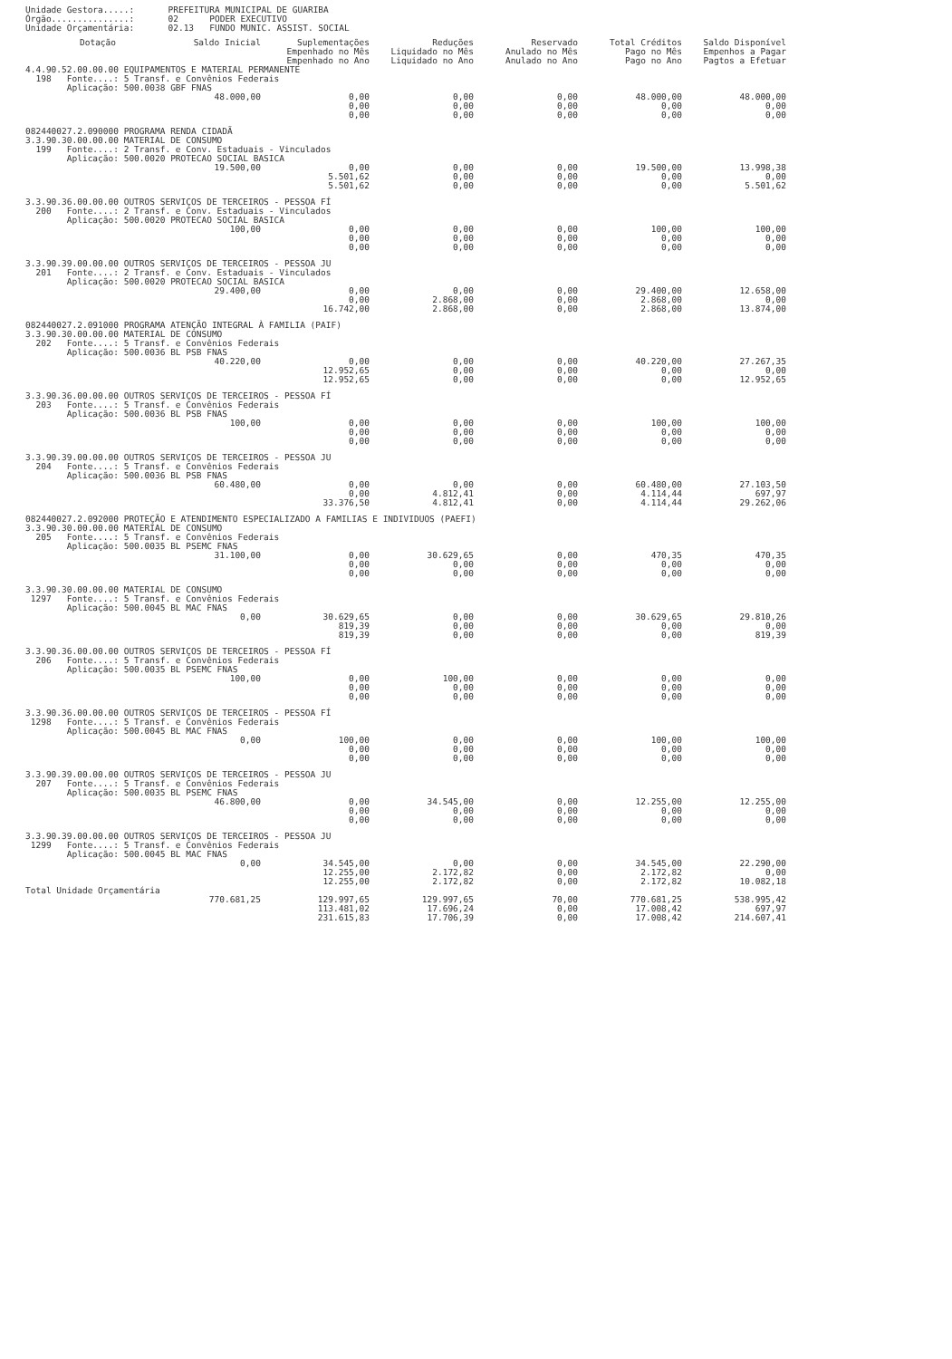| Unidade Gestora.....: | PREFEITURA MUNICIPAL DE GUARIBA |
| Órgão...............: | 02 PODER EXECUTIVO |
| Unidade Orçamentária: | 02.13 FUNDO MUNIC. ASSIST. SOCIAL |
| Dotação | Saldo Inicial | Suplementações Empenhado no Mês Empenhado no Ano | Reduções Liquidado no Mês Liquidado no Ano | Reservado Anulado no Mês Anulado no Ano | Total Créditos Pago no Mês Pago no Ano | Saldo Disponível Empenhos a Pagar Pagtos a Efetuar |
| --- | --- | --- | --- | --- | --- | --- |
| 4.4.90.52.00.00.00 EQUIPAMENTOS E MATERIAL PERMANENTE 198 Fonte....: 5 Transf. e Convênios Federais Aplicação: 500.0038 GBF FNAS | | | | | | |
| | 48.000,00 | 0,00 0,00 0,00 | 0,00 0,00 0,00 | 0,00 0,00 0,00 | 48.000,00 0,00 0,00 | 48.000,00 0,00 0,00 |
| 082440027.2.090000 PROGRAMA RENDA CIDADÃ 3.3.90.30.00.00.00 MATERIAL DE CONSUMO 199 Fonte....: 2 Transf. e Conv. Estaduais - Vinculados Aplicação: 500.0020 PROTECAO SOCIAL BASICA | | | | | | |
| | 19.500,00 | 0,00 5.501,62 5.501,62 | 0,00 0,00 0,00 | 0,00 0,00 0,00 | 19.500,00 0,00 0,00 | 13.998,38 0,00 5.501,62 |
| 3.3.90.36.00.00.00 OUTROS SERVIÇOS DE TERCEIROS - PESSOA FÍ 200 Fonte....: 2 Transf. e Conv. Estaduais - Vinculados Aplicação: 500.0020 PROTECAO SOCIAL BASICA | | | | | | |
| | 100,00 | 0,00 0,00 0,00 | 0,00 0,00 0,00 | 0,00 0,00 0,00 | 100,00 0,00 0,00 | 100,00 0,00 0,00 |
| 3.3.90.39.00.00.00 OUTROS SERVIÇOS DE TERCEIROS - PESSOA JU 201 Fonte....: 2 Transf. e Conv. Estaduais - Vinculados Aplicação: 500.0020 PROTECAO SOCIAL BASICA | | | | | | |
| | 29.400,00 | 0,00 0,00 16.742,00 | 0,00 2.868,00 2.868,00 | 0,00 0,00 0,00 | 29.400,00 2.868,00 2.868,00 | 12.658,00 0,00 13.874,00 |
| 082440027.2.091000 PROGRAMA ATENÇÃO INTEGRAL À FAMILIA (PAIF) 3.3.90.30.00.00.00 MATERIAL DE CONSUMO 202 Fonte....: 5 Transf. e Convênios Federais Aplicação: 500.0036 BL PSB FNAS | | | | | | |
| | 40.220,00 | 0,00 12.952,65 12.952,65 | 0,00 0,00 0,00 | 0,00 0,00 0,00 | 40.220,00 0,00 0,00 | 27.267,35 0,00 12.952,65 |
| 3.3.90.36.00.00.00 OUTROS SERVIÇOS DE TERCEIROS - PESSOA FÍ 203 Fonte....: 5 Transf. e Convênios Federais Aplicação: 500.0036 BL PSB FNAS | | | | | | |
| | 100,00 | 0,00 0,00 0,00 | 0,00 0,00 0,00 | 0,00 0,00 0,00 | 100,00 0,00 0,00 | 100,00 0,00 0,00 |
| 3.3.90.39.00.00.00 OUTROS SERVIÇOS DE TERCEIROS - PESSOA JU 204 Fonte....: 5 Transf. e Convênios Federais Aplicação: 500.0036 BL PSB FNAS | | | | | | |
| | 60.480,00 | 0,00 0,00 33.376,50 | 0,00 4.812,41 4.812,41 | 0,00 0,00 0,00 | 60.480,00 4.114,44 4.114,44 | 27.103,50 697,97 29.262,06 |
| 082440027.2.092000 PROTEÇÃO E ATENDIMENTO ESPECIALIZADO A FAMILIAS E INDIVIDUOS (PAEFI) 3.3.90.30.00.00.00 MATERIAL DE CONSUMO 205 Fonte....: 5 Transf. e Convênios Federais Aplicação: 500.0035 BL PSEMC FNAS | | | | | | |
| | 31.100,00 | 0,00 0,00 0,00 | 30.629,65 0,00 0,00 | 0,00 0,00 0,00 | 470,35 0,00 0,00 | 470,35 0,00 0,00 |
| 3.3.90.30.00.00.00 MATERIAL DE CONSUMO 1297 Fonte....: 5 Transf. e Convênios Federais Aplicação: 500.0045 BL MAC FNAS | | | | | | |
| | 0,00 | 30.629,65 819,39 819,39 | 0,00 0,00 0,00 | 0,00 0,00 0,00 | 30.629,65 0,00 0,00 | 29.810,26 0,00 819,39 |
| 3.3.90.36.00.00.00 OUTROS SERVIÇOS DE TERCEIROS - PESSOA FÍ 206 Fonte....: 5 Transf. e Convênios Federais Aplicação: 500.0035 BL PSEMC FNAS | | | | | | |
| | 100,00 | 0,00 0,00 0,00 | 100,00 0,00 0,00 | 0,00 0,00 0,00 | 0,00 0,00 0,00 | 0,00 0,00 0,00 |
| 3.3.90.36.00.00.00 OUTROS SERVIÇOS DE TERCEIROS - PESSOA FÍ 1298 Fonte....: 5 Transf. e Convênios Federais Aplicação: 500.0045 BL MAC FNAS | | | | | | |
| | 0,00 | 100,00 0,00 0,00 | 0,00 0,00 0,00 | 0,00 0,00 0,00 | 100,00 0,00 0,00 | 100,00 0,00 0,00 |
| 3.3.90.39.00.00.00 OUTROS SERVIÇOS DE TERCEIROS - PESSOA JU 207 Fonte....: 5 Transf. e Convênios Federais Aplicação: 500.0035 BL PSEMC FNAS | | | | | | |
| | 46.800,00 | 0,00 0,00 0,00 | 34.545,00 0,00 0,00 | 0,00 0,00 0,00 | 12.255,00 0,00 0,00 | 12.255,00 0,00 0,00 |
| 3.3.90.39.00.00.00 OUTROS SERVIÇOS DE TERCEIROS - PESSOA JU 1299 Fonte....: 5 Transf. e Convênios Federais Aplicação: 500.0045 BL MAC FNAS | | | | | | |
| | 0,00 | 34.545,00 12.255,00 12.255,00 | 0,00 2.172,82 2.172,82 | 0,00 0,00 0,00 | 34.545,00 2.172,82 2.172,82 | 22.290,00 0,00 10.082,18 |
| Total Unidade Orçamentária | | | | | | |
| | 770.681,25 | 129.997,65 113.481,02 231.615,83 | 129.997,65 17.696,24 17.706,39 | 70,00 0,00 0,00 | 770.681,25 17.008,42 17.008,42 | 538.995,42 697,97 214.607,41 |